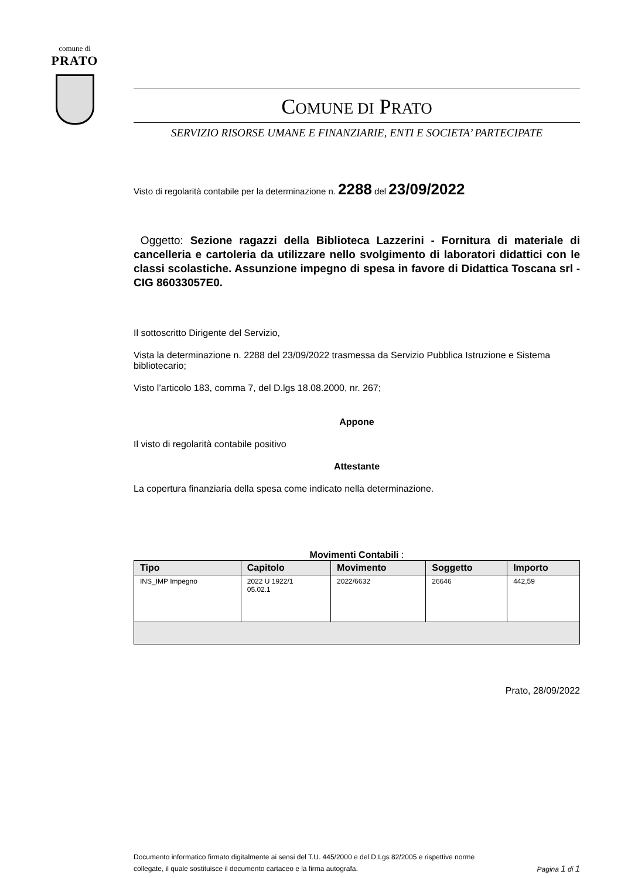comune di
PRATO
COMUNE DI PRATO
SERVIZIO RISORSE UMANE E FINANZIARIE, ENTI E SOCIETA’ PARTECIPATE
Visto di regolarità contabile per la determinazione n. 2288 del 23/09/2022
Oggetto: Sezione ragazzi della Biblioteca Lazzerini - Fornitura di materiale di cancelleria e cartoleria da utilizzare nello svolgimento di laboratori didattici con le classi scolastiche. Assunzione impegno di spesa in favore di Didattica Toscana srl - CIG 86033057E0.
Il sottoscritto Dirigente del Servizio,
Vista la determinazione n. 2288 del 23/09/2022 trasmessa da Servizio Pubblica Istruzione e Sistema bibliotecario;
Visto l’articolo 183, comma 7, del D.lgs 18.08.2000, nr. 267;
Appone
Il visto di regolarità contabile positivo
Attestante
La copertura finanziaria della spesa come indicato nella determinazione.
Movimenti Contabili :
| Tipo | Capitolo | Movimento | Soggetto | Importo |
| --- | --- | --- | --- | --- |
| INS_IMP Impegno | 2022 U 1922/1 05.02.1 | 2022/6632 | 26646 | 442,59 |
Prato, 28/09/2022
Documento informatico firmato digitalmente ai sensi del T.U. 445/2000 e del D.Lgs 82/2005 e rispettive norme
collegate, il quale sostituisce il documento cartaceo e la firma autografa. Pagina 1 di 1